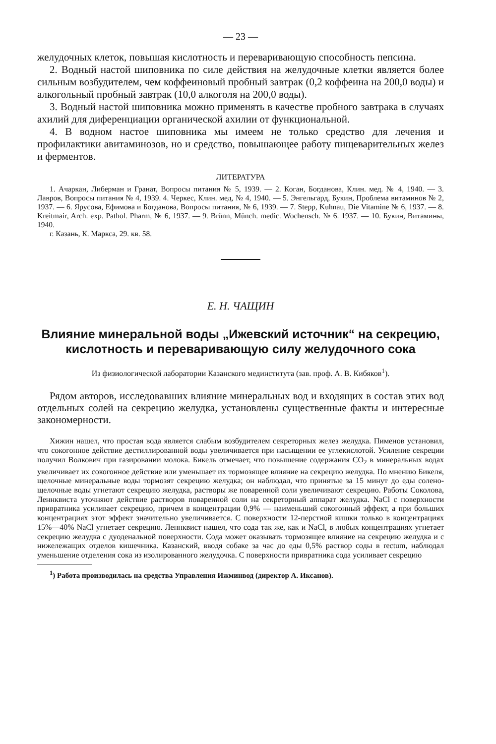— 23 —
желудочных клеток, повышая кислотность и переваривающую способность пепсина.
2. Водный настой шиповника по силе действия на желудочные клетки является более сильным возбудителем, чем коффеиновый пробный завтрак (0,2 коффеина на 200,0 воды) и алкогольный пробный завтрак (10,0 алкоголя на 200,0 воды).
3. Водный настой шиповника можно применять в качестве пробного завтрака в случаях ахилий для диференциации органической ахилии от функциональной.
4. В водном настое шиповника мы имеем не только средство для лечения и профилактики авитаминозов, но и средство, повышающее работу пищеварительных желез и ферментов.
ЛИТЕРАТУРА
1. Ачаркан, Либерман и Гранат, Вопросы питания № 5, 1939. — 2. Коган, Богданова, Клин. мед. № 4, 1940. — 3. Лавров, Вопросы питания № 4, 1939. 4. Черкес, Клин. мед, № 4, 1940. — 5. Энгельгард, Букин, Проблема витаминов № 2, 1937. — 6. Ярусова, Ефимова и Богданова, Вопросы питания, № 6, 1939. — 7. Stepp, Kuhnau, Die Vitamine № 6, 1937. — 8. Kreitmair, Arch. exp. Pathol. Pharm, № 6, 1937. — 9. Brünn, Münch. medic. Wochensch. № 6. 1937. — 10. Букин, Витамины, 1940.
г. Казань, К. Маркса, 29. кв. 58.
Е. Н. ЧАЩИН
Влияние минеральной воды „Ижевский источник“ на секрецию, кислотность и переваривающую силу желудочного сока
Из физиологической лаборатории Казанского мединститута (зав. проф. А. В. Кибяков<sup>1</sup>).
Рядом авторов, исследовавших влияние минеральных вод и входящих в состав этих вод отдельных солей на секрецию желудка, установлены существенные факты и интересные закономерности.
Хижин нашел, что простая вода является слабым возбудителем секреторных желез желудка. Пименов установил, что сокогонное действие дестиллированной воды увеличивается при насыщении ее углекислотой. Усиление секреции получил Волкович при газировании молока. Бикель отмечает, что повышение содержания CO<sub>2</sub> в минеральных водах увеличивает их сокогонное действие или уменьшает их тормозящее влияние на секрецию желудка. По мнению Бикеля, щелочные минеральные воды тормозят секрецию желудка; он наблюдал, что принятые за 15 минут до еды солено-щелочные воды угнетают секрецию желудка, растворы же поваренной соли увеличивают секрецию. Работы Соколова, Леннквиста уточняют действие растворов поваренной соли на секреторный аппарат желудка. NaCl с поверхности привратника усиливает секрецию, причем в концентрации 0,9% — наименьший сокогонный эффект, а при больших концентрациях этот эффект значительно увеличивается. С поверхности 12-перстной кишки только в концентрациях 15%—40% NaCl угнетает секрецию. Леннквист нашел, что сода так же, как и NaCl, в любых концентрациях угнетает секрецию желудка с дуоденальной поверхности. Сода может оказывать тормозящее влияние на секрецию желудка и с нижележащих отделов кишечника. Казанский, вводя собаке за час до еды 0,5% раствор соды в rectum, наблюдал уменьшение отделения сока из изолированного желудочка. С поверхности привратника сода усиливает секрецию
<sup>1</sup>) Работа производилась на средства Управления Ижминвод (директор А. Иксанов).